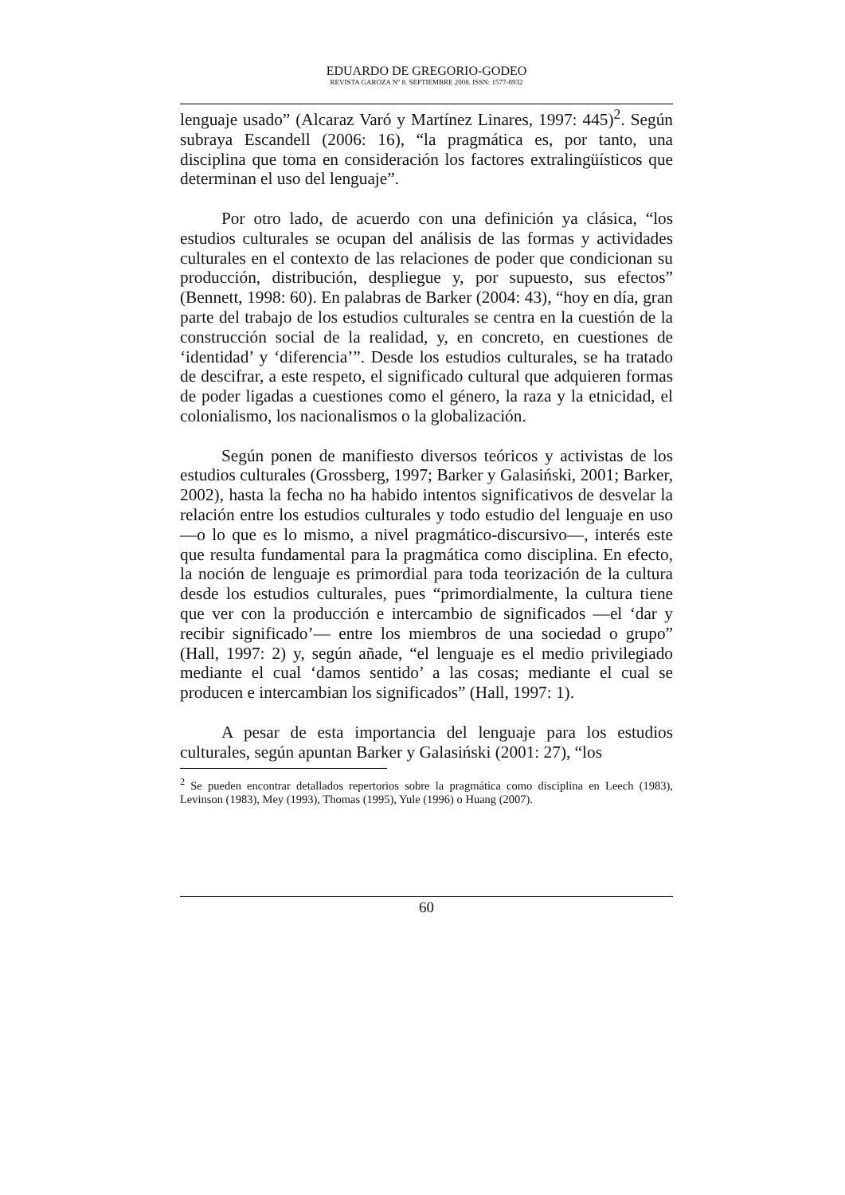EDUARDO DE GREGORIO-GODEO
REVISTA GAROZA Nº 8. SEPTIEMBRE 2008. ISSN: 1577-8932
lenguaje usado” (Alcaraz Varó y Martínez Linares, 1997: 445)<sup>2</sup>. Según subraya Escandell (2006: 16), “la pragmática es, por tanto, una disciplina que toma en consideración los factores extralingüísticos que determinan el uso del lenguaje”.
Por otro lado, de acuerdo con una definición ya clásica, “los estudios culturales se ocupan del análisis de las formas y actividades culturales en el contexto de las relaciones de poder que condicionan su producción, distribución, despliegue y, por supuesto, sus efectos” (Bennett, 1998: 60). En palabras de Barker (2004: 43), “hoy en día, gran parte del trabajo de los estudios culturales se centra en la cuestión de la construcción social de la realidad, y, en concreto, en cuestiones de ‘identidad’ y ‘diferencia’”. Desde los estudios culturales, se ha tratado de descifrar, a este respeto, el significado cultural que adquieren formas de poder ligadas a cuestiones como el género, la raza y la etnicidad, el colonialismo, los nacionalismos o la globalización.
Según ponen de manifiesto diversos teóricos y activistas de los estudios culturales (Grossberg, 1997; Barker y Galasiński, 2001; Barker, 2002), hasta la fecha no ha habido intentos significativos de desvelar la relación entre los estudios culturales y todo estudio del lenguaje en uso —o lo que es lo mismo, a nivel pragmático-discursivo—, interés este que resulta fundamental para la pragmática como disciplina. En efecto, la noción de lenguaje es primordial para toda teorización de la cultura desde los estudios culturales, pues “primordialmente, la cultura tiene que ver con la producción e intercambio de significados —el ‘dar y recibir significado’— entre los miembros de una sociedad o grupo” (Hall, 1997: 2) y, según añade, “el lenguaje es el medio privilegiado mediante el cual ‘damos sentido’ a las cosas; mediante el cual se producen e intercambian los significados” (Hall, 1997: 1).
A pesar de esta importancia del lenguaje para los estudios culturales, según apuntan Barker y Galasiński (2001: 27), “los
<sup>2</sup> Se pueden encontrar detallados repertorios sobre la pragmática como disciplina en Leech (1983), Levinson (1983), Mey (1993), Thomas (1995), Yule (1996) o Huang (2007).
60